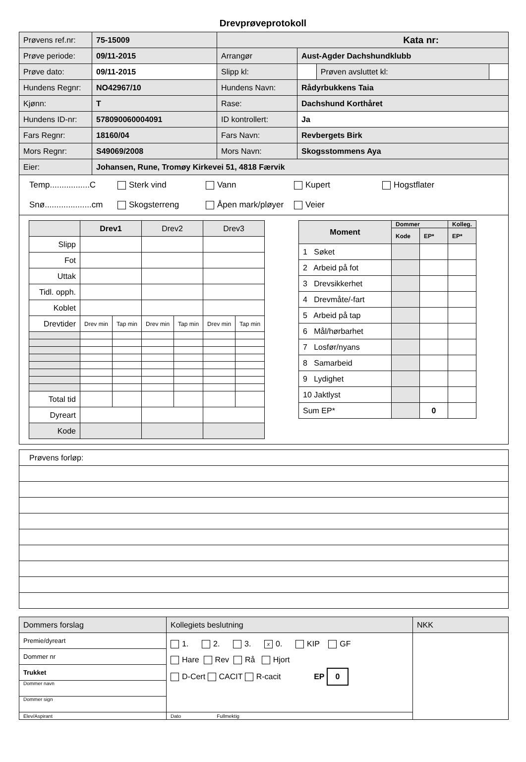Drevprøveprotokoll
| Prøvens ref.nr: | 75-15009 | Kata nr: | | | |
| Prøve periode: | 09/11-2015 | Arrangør | Aust-Agder Dachshundklubb | | |
| Prøve dato: | 09/11-2015 | Slipp kl: | | Prøven avsluttet kl: | |
| Hundens Regnr: | NO42967/10 | Hundens Navn: | Rådyrbukkens Taia | | |
| Kjønn: | T | Rase: | Dachshund Korthåret | | |
| Hundens ID-nr: | 578090060004091 | ID kontrollert: | Ja | | |
| Fars Regnr: | 18160/04 | Fars Navn: | Revbergets Birk | | |
| Mors Regnr: | S49069/2008 | Mors Navn: | Skogsstommens Aya | | |
| Eier: | Johansen, Rune, Tromøy Kirkevei 51, 4818 Færvik | | | | |
Temp.................C Sterk vind Vann Kupert Hogstflater
Snø....................cm Skogsterreng Åpen mark/pløyer Veier
| | Drev1 | | Drev2 | | Drev3 | |
| Slipp | | | | | | |
| Fot | | | | | | |
| Uttak | | | | | | |
| Tidl. opph. | | | | | | |
| Koblet | | | | | | |
| Drevtider | Drev min | Tap min | Drev min | Tap min | Drev min | Tap min |
| Total tid | | | | | | |
| Dyreart | | | | | | |
| Kode | | | | | | |
| Moment | Dommer | | Kolleg. |
| | Kode | EP* | EP* |
| 1 Søket | | | |
| 2 Arbeid på fot | | | |
| 3 Drevsikkerhet | | | |
| 4 Drevmåte/-fart | | | |
| 5 Arbeid på tap | | | |
| 6 Mål/hørbarhet | | | |
| 7 Losfør/nyans | | | |
| 8 Samarbeid | | | |
| 9 Lydighet | | | |
| 10 Jaktlyst | | | |
| Sum EP* | | 0 | |
| Prøvens forløp: |
| Dommers forslag | Kollegiets beslutning | NKK |
| Premie/dyreart | 1. 2. 3. x 0. KIP GF Hare Rev Rå Hjort D-Cert CACIT R-cacit EP 0 | |
| Dommer nr | | |
| Trukket | | |
| Dommer navn | | |
| Dommer sign | | |
| Elev/Aspirant | Dato Fullmektig | |